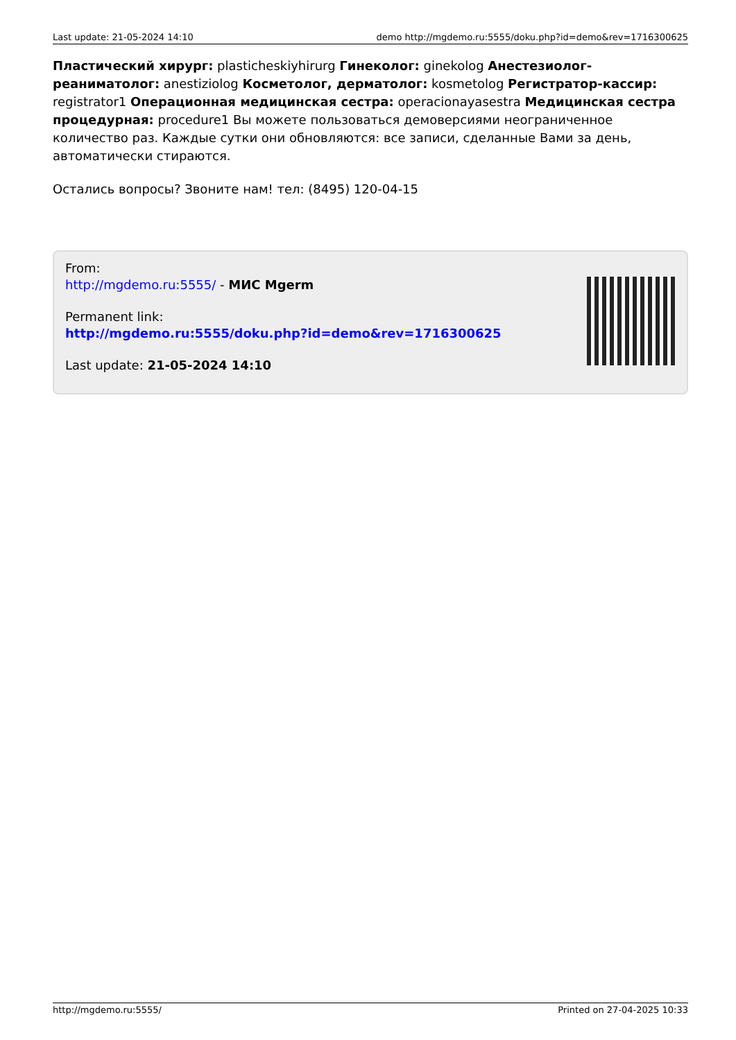Last update: 21-05-2024 14:10 demo http://mgdemo.ru:5555/doku.php?id=demo&rev=1716300625
Пластический хирург: plasticheskiyhirurg Гинеколог: ginekolog Анестезиолог-реаниматолог: anestiziolog Косметолог, дерматолог: kosmetolog Регистратор-кассир: registrator1 Операционная медицинская сестра: operacionayasestra Медицинская сестра процедурная: procedure1 Вы можете пользоваться демоверсиями неограниченное количество раз. Каждые сутки они обновляются: все записи, сделанные Вами за день, автоматически стираются.
Остались вопросы? Звоните нам! тел: (8495) 120-04-15
From:
http://mgdemo.ru:5555/ - МИС Mgerm
Permanent link:
http://mgdemo.ru:5555/doku.php?id=demo&rev=1716300625
Last update: 21-05-2024 14:10
http://mgdemo.ru:5555/ Printed on 27-04-2025 10:33